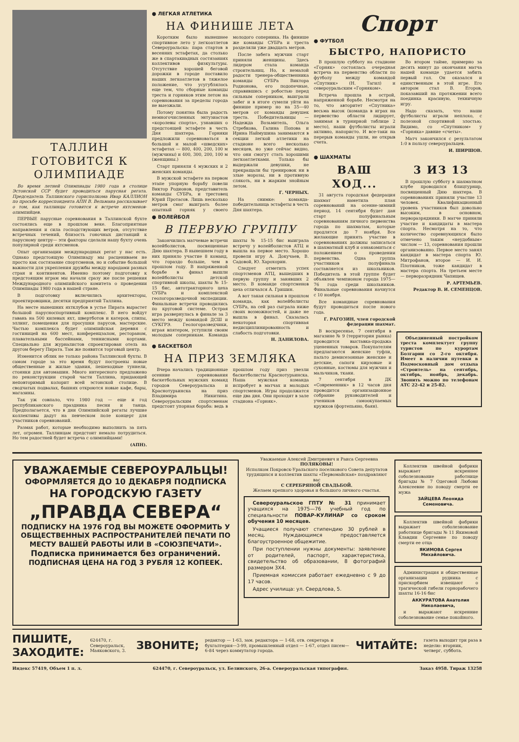ТАЛЛИН ГОТОВИТСЯ К ОЛИМПИАДЕ
Во время летней Олимпиады 1980 года в столице Эстонской ССР будет проводиться парусная регата. Председатель Таллинского горисполкома Ивар КАЛЛИОН по просьбе корреспондента АПН В. Вельмана рассказывает о том, как таллинцы готовятся к встрече яхтсменов-олимпийцев.
ПЕРВЫЕ парусные соревнования в Таллинской бухте состоялись еще в прошлом веке. Благоприятные направления и сила господствующих ветров, отсутствие встречных течений, близость гоночных дистанций к парусному центру— эти факторы сделали нашу бухту очень популярной среди яхтсменов.
Опыт организации международных регат у нас есть. Однако предстоящую Олимпиаду мы расцениваем не просто как состязание спортсменов, но и событие большой важности для укрепления дружбы между народами разных стран и континентов. Именно поэтому подготовку к предстоящим играм мы начали сразу же после решения Международного олимпийского комитета о проведении Олимпиады 1980 года в нашей стране.
В подготовку включились архитекторы, проектировщики, десятки предприятий Таллина.
На месте нынешних яхтклубов в устье Пирата вырастет большой парусноспортивный комплекс. В него войдут гавань на 500 килевых яхт, швертботов и катеров, слипы, эллинг, помещения для просушки парусов, мастерские. Частью комплекса будет олимпийская деревня с гостиницей на 600 мест, конференцзалом, рестораном, плавательными бассейнами, теннисными кортами. Специально для журналистов спроектирован отель на другом берегу Пирата. Там же появится торговый центр.
Изменится облик не только района Таллинской бухты. В самом городе за это время будут построены новые общественные и жилые здания, пешеходные туннели, стоянки для автомашин. Много интересного предложено по реконструкции старой части Таллина, придающей неповторимый колорит всей эстонской столице. В сводчатых подвалах, башнях откроются новые кафе, бары, магазины.
Так уж совпало, что 1980 год — еще и год республиканского праздника песни и танца. Предполагается, что в дни Олимпийской регаты лучшие коллективы дадут на певческом поле концерт для участников соревнований.
Размах работ, которые необходимо выполнить за пять лет, огромен. Таллинцам предстоит немало потрудиться. Но тем радостней будет встреча с олимпийцами!
(АПН).
● ЛЕГКАЯ АТЛЕТИКА
НА ФИНИШЕ ЛЕТА
Коротким было нынешнее спортивное лето у легкоатлетов Североуральска: пара стартов в весенних эстафетах, да столько же в спартакиадных состязаниях коллективов физкультуры. Отсутствие хорошей беговой дорожки в городе поставило наших легкоатлетов в тяжелое положение, что усугублялось еще тем, что сборные команды треста и горняков этим летом на соревнования за пределы города не выезжали.
Потому понятна была радость немногочисленных энтузиастов «королевы спорта», узнавших о предстоящей эстафете в честь Дня шахтера. Горняки предложили соревноваться в большой и малой «шведских» эстафетах — 800, 400, 200, 100 м (мужчины) и 400, 300, 200, 100 м (женщины.)
Старт приняли 4 мужских и 2 женских команды.
В мужской эстафете на первом этапе упорную борьбу повели Виктор Родионов, представитель команды СУБРа, и трестовец Юрий Протасов. Лишь несколько метров смог выиграть более опытный горняк у своего молодого соперника. На финише же команды СУБРа и треста разделяли уже двадцать метров.
После забега мужчин старт приняли женщины. Здесь лидером стала команда строительниц. Но, к немалой радости тренера-общественника команды СУБРа Виктора Родионова, его подопечные, справившись с робостью перед сильным соперником, выиграли забег и в итоге сумели уйти на финише пример но на 35—40 метров от команды девушек треста. Победительницы — Надежда Возьмитель, Ольга Стребкова, Галина Попова и Ирина Наймушина занимаются в секции легкой атлетики на стадионе всего несколько месяцев, но уже сейчас видно, что они смогут стать хорошими легкоатлетками. Только бы выдержали девушки, не прекращали бы тренировок ни в злые морозы, ни в противную слякоть, ни в жарким знойным летом.
Г. ЧЕРНЫХ.
На снимке: команда-победительница эстафеты в честь Дня шахтера.
● ВОЛЕЙБОЛ
В ПЕРВУЮ ГРУППУ
Закончились матчевые встречи волейболистов, посвященные Дню шахтера. В нынешнем году в них приняло участие 8 команд, что гораздо больше, чем в прошлом году. В напряженной борьбе в финал вышли волейболисты детской спортивной школы, шахты № 15-15 бис, автотракторного цеха СУБРа и комплексной геологоразведочной экспедиции. Финальные встречи проводились по круговой системе. Острая игра развернулась в финале за 3 место между командой ДСШ и СУКГРЭ. Геологоразведчики, играя впятером, уступили своим молодым соперникам. Команда шахты № 15-15 бис выиграла встречу у волейболистов АТЦ и вышла на первое место. Хорошо провели игру А. Докучаев, В. Садовой, Ю. Харохорин.
Следует отметить успех спортсменов АТЦ, вышедших в первую группу и занявших 2 место. В команде спортсменов цеха отличался А. Гришин.
А вот такая сильная в прошлом команда, как волейболисты СУБРа, на сей раз сыграла ниже своих возможностей, и даже не вышла в финал. Сказалась некоторая спортивная недисциплинированность и слабость подготовки.
Н. ДАНИЛОВА.
● БАСКЕТБОЛ
НА ПРИЗ ЗЕМЛЯКА
Вчера начались традиционные осенние соревнования баскетбольных мужских команд городов Североуральска и Краснотурьинска на приз Владимира Никитина. Североуральским спортсменам предстоит упорная борьба: ведь в прошлом году приз увезли баскетболисты Краснотурьинска. Наша мужская команда испробует в матчах и молодых спортсменов. Игры продолжатся еще два дня. Они проходят в зале стадиона «Горняк».
Спорт
● ФУТБОЛ
БЫСТРО, НАПОРИСТО
В прошлую субботу на стадионе «Горняк» состоялась очередная встреча на первенство области по футболу между командой «Спутник» (Н. Тагил) и североуральским «Горняком».
Встреча прошла в острой, напряженной борьбе. Несмотря на то, что авторитет «Спутника» весьма высок (команда в играх на первенство области лидирует, занимая в турнирной таблице 2 место), наши футболисты играли активно, напористо. И все-таки на перерыв команды ушли, не открыв счета.
Во втором тайме, примерно за десять минут до окончания матча нашей команде удается забить первый гол. Он оказался и единственным в этой игре. Его автором стал В. Егоров, показавший на протяжении всего поединка красивую, техничную игру.
Надо сказать, что наши футболисты играли неплохо, с полезной спортивной злостью. Видимо, со «Спутником» у «Горняка» давние «счеты».
Матч закончился с результатом 1:0 в пользу североуральцев.
И. ШИРШОВ.
● ШАХМАТЫ
ВАШ ХОД...
31 августа городская федерация шахмат наметила план соревнований на осенне-зимний период. 14 сентября будет дан старт полуфинальным соревнованиям личного первенства города по шахматам, которые продлятся до 7 ноября. Все желающие принять участие в соревнованиях должны записаться в шахматный клуб и ознакомиться с положением о проведении первенства. Одна группа участников полуфинала составляется из школьников. Победитель в этой группе будет объявлен чемпионом города 1975—76 года среди школьников. Финальные соревнования начнутся с 10 ноября.
Все командные соревнования будут проводиться после нового года.
Г. РАГОЗИН, член городской федерации шахмат.
3 ИЗ 13
В прошлую субботу в шахматном клубе проводился блицтурнир, посвященный Дню шахтера. В соревнованиях приняли участие 13 человек. Квалификационный уровень участников был довольно высоким, в основном, перворазрядники. В матче приняли участие и кандидаты в мастера спорта. Несмотря на то, что количество соревнующихся было отмечено таким «неудобным» числом — 13, соревнования прошли организованно. Первое место занял кандидат в мастера спорта Ю. Митрофанов, второе — И. И. Плотников, тоже кандидат в мастера спорта. На третьем месте — перворазрядник Чапищев.
Р. АРТЕМЬЕВ.
Редактор В. И. СЕМЕНЦОВ.
В воскресенье, 7 сентября в магазине № 9 (территория рынка) проводится выставка-продажа уцененных товаров. Покупателям предлагаются женские туфли, пальто демисезонные женские и детские, сапоги кирзовые и суконные, костюмы для мужчин и мальчиков, ткани.
7 сентября в ДК «Современник» в 12 часов дня проводится организационное собрание руководителей и учеников самоокупаемых кружков (фортепьяно, баян).
Объединенный постройком треста комплектует группу туристов по курортам Болгарии со 2-го октября. Имеет в наличии путевки в Подмосковный дом отдыха «Строитель» на сентябрь, октябрь, ноябрь, декабрь. Звонить можно по телефонам АТС 22-42 и 25-82.
УВАЖАЕМЫЕ СЕВЕРОУРАЛЬЦЫ!
ОФОРМЛЯЕТСЯ ДО 10 ДЕКАБРЯ ПОДПИСКА
НА ГОРОДСКУЮ ГАЗЕТУ
„ПРАВДА СЕВЕРА“
ПОДПИСКУ НА 1976 ГОД ВЫ МОЖЕТЕ ОФОРМИТЬ У ОБЩЕСТВЕННЫХ РАСПРОСТРАНИТЕЛЕЙ ПЕЧАТИ ПО МЕСТУ ВАШЕЙ РАБОТЫ ИЛИ В «СОЮЗПЕЧАТИ».
Подписка принимается без ограничений.
ПОДПИСНАЯ ЦЕНА НА ГОД 3 РУБЛЯ 12 КОПЕЕК.
Уважаемые Алексей Дмитриевич и Раиса Сергеевна ПОЛЯКОВЫ!
Исполком Покровск-Уральского поселкового Совета депутатов трудящихся и коллектив шахты «Первомайская» поздравляют вас
С СЕРЕБРЯНОЙ СВАДЬБОЙ.
Желаем крепкого здоровья и большого личного счастья.
Североуральское ГПТУ № 31 принимает учащихся на 1975—76 учебный год по специальности ПОВАР-КУЛИНАР со сроком обучения 10 месяцев.
Учащиеся получают стипендию 30 рублей в месяц. Нуждающимся предоставляется благоустроенное общежитие.
При поступлении нужны документы: заявление от родителей, паспорт, характеристика, свидетельство об образовании, 8 фотографий размером 3Х4.
Приемная комиссия работает ежедневно с 9 до 17 часов.
Адрес училища: ул. Свердлова, 5.
Коллектив швейной фабрики выражает искреннее соболезнование работнице бригады № 7 Одеговой Любови Алексеевне по поводу смерти ее мужа
ЗАЙЦЕВА Леонида Семеновича.
Коллектив швейной фабрики выражает соболезнование работнице бригады № 11 Якимовой Клавдии Сергеевне по поводу смерти ее отца
ЯКИМОВА Сергея Михайловича.
Администрация и общественные организации рудника с прискорбием извещают о трагической гибели горнорабочего шахты 16-16 бис
АККУРАТОВА Анатолия Николаевича,
и выражают искренние соболезнование семье покойного.
ПИШИТЕ, ЗАХОДИТЕ: 624470, г. Североуральск, Маяковского, 3. ЗВОНИТЕ; редактор — 1-63, зам. редактора — 1-68, отв. секретарь и бухгалтерия—3-99, промышленный отдел — 1-67, отдел писем—6-84 через коммутатор города. ЧИТАЙТЕ: газета выходит три раза в неделю: вторник, четверг, суббота.
Индекс 57419, Объем 1 п. л. 624470, г. Североуральск, ул. Белинского, 26-а. Североуральская типография. Заказ 4958. Тираж 13258